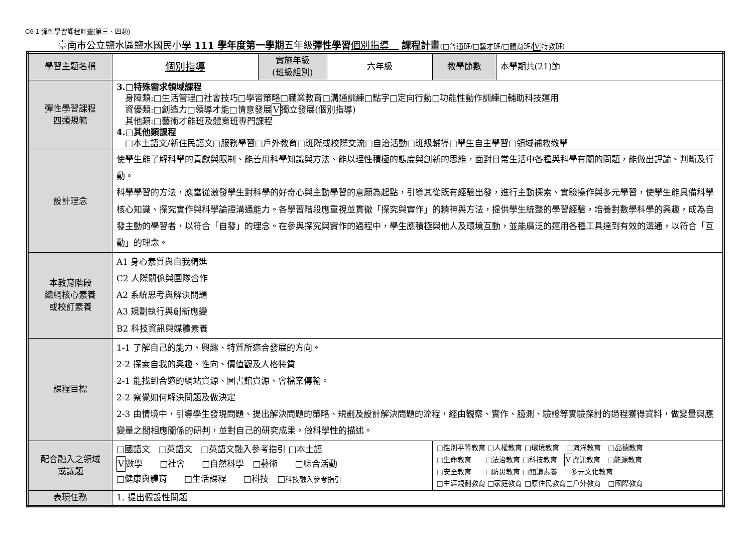C6-1 彈性學習課程計畫(第三、四類)
臺南市公立鹽水區鹽水國民小學 111 學年度第一學期五年級彈性學習 個別指導　 課程計畫(□普通班/□藝才班/□體育班/V特教班)
| 學習主題名稱 | 個別指導 | 實施年級 (班級組別) | 六年級 | 教學節數 | 本學期共(21)節 |
| 彈性學習課程 四類規範 | 3.□特殊需求領域課程 身障類:□生活管理□社會技巧□學習策略□職業教育□溝通訓練□點字□定向行動□功能性動作訓練□輔助科技運用 資優類:□創造力□領導才能□情意發展 V 獨立發展(個別指導) 其他類:□藝術才能班及體育班專門課程 4.□其他類課程 □本土語文/新住民語文□服務學習□戶外教育□班際或校際交流□自治活動□班級輔導□學生自主學習□領域補救教學 | | | | |
| 設計理念 | 使學生能了解科學的貢獻與限制、能善用科學知識與方法、能以理性積極的態度與創新的思維，面對日常生活中各種與科學有關的問題，能做出評論、判斷及行動。 科學學習的方法，應當從激發學生對科學的好奇心與主動學習的意願為起點，引導其從既有經驗出發，進行主動探索、實驗操作與多元學習，使學生能具備科學核心知識、探究實作與科學論證溝通能力。各學習階段應重視並貫徹「探究與實作」的精神與方法，提供學生統整的學習經驗，培養對數學科學的興趣，成為自發主動的學習者，以符合「自發」的理念。在參與探究與實作的過程中，學生應積極與他人及環境互動，並能廣泛的運用各種工具達到有效的溝通，以符合「互動」的理念。 | | | | |
| 本教育階段 總綱核心素養 或校訂素養 | A1 身心素質與自我精進 C2 人際關係與團隊合作 A2 系統思考與解決問題 A3 規劃執行與創新應變 B2 科技資訊與媒體素養 | | | | |
| 課程目標 | 1-1 了解自己的能力、興趣、特質所適合發展的方向。 2-2 探索自我的興趣、性向、價值觀及人格特質 2-1 能找到合適的網站資源、圖書館資源、會檔案傳輸。 2-2 察覺如何解決問題及做決定 2-3 由情境中，引導學生發現問題、提出解決問題的策略、規劃及設計解決問題的流程，經由觀察、實作、臆測、驗證等實驗探討的過程獲得資料，做變量與應變量之間相應關係的研判，並對自己的研究成果，做科學性的描述。 | | | | |
| 配合融入之領域 或議題 | □國語文 □英語文 □英語文融入參考指引 □本土語 V 數學 □社會 □自然科學 □藝術 □綜合活動 □健康與體育 □生活課程 □科技 □ 科技融入參考指引 | | | □性別平等教育 □人權教育 □環境教育 □海洋教育 □品德教育 □生命教育 □法治教育 □科技教育 V 資訊教育 □能源教育 □安全教育 □防災教育 □閱讀素養 □多元文化教育 □生涯規劃教育 □家庭教育 □原住民教育□戶外教育 □國際教育 | |
| 表現任務 | 1. 提出假設性問題 | | | | |